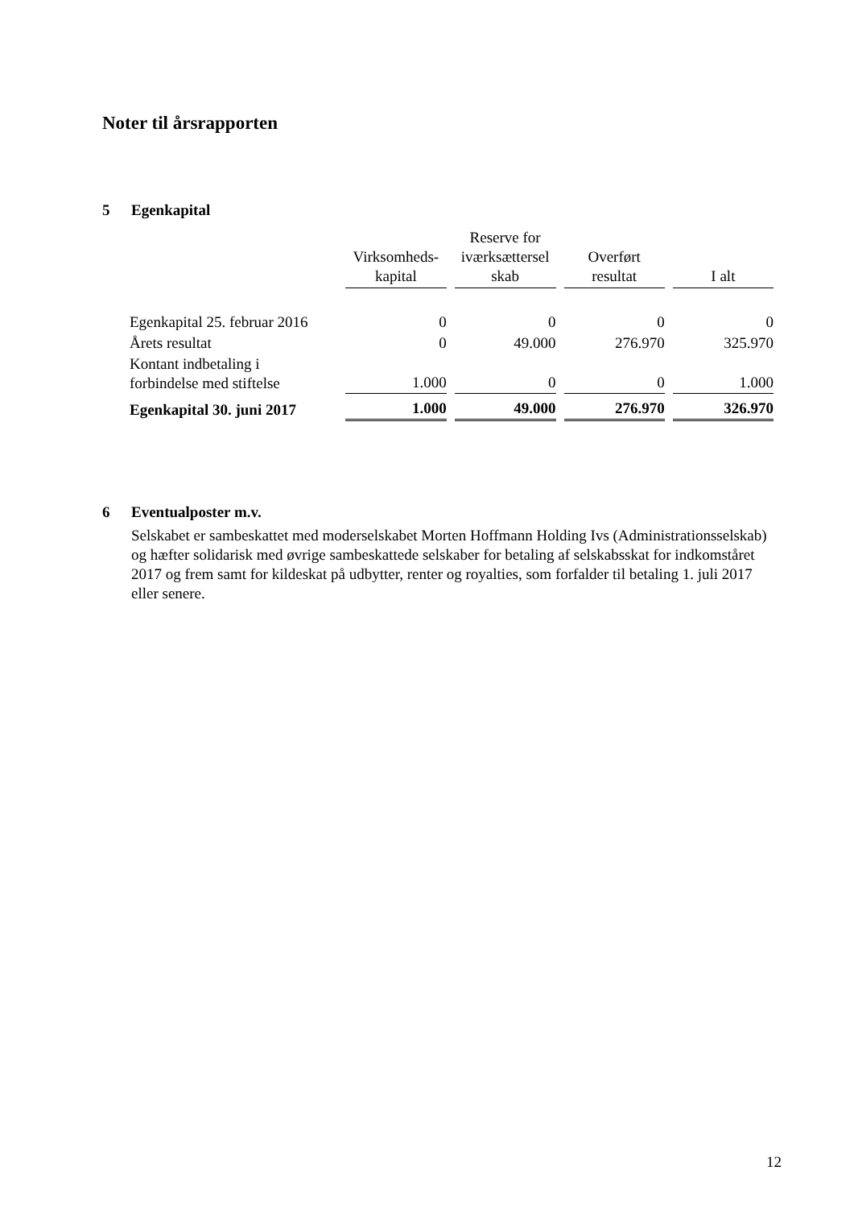Noter til årsrapporten
5 Egenkapital
| | Virksomheds- kapital | Reserve for iværksættersel skab | Overført resultat | I alt |
| --- | --- | --- | --- | --- |
| Egenkapital 25. februar 2016 | 0 | 0 | 0 | 0 |
| Årets resultat | 0 | 49.000 | 276.970 | 325.970 |
| Kontant indbetaling i forbindelse med stiftelse | 1.000 | 0 | 0 | 1.000 |
| Egenkapital 30. juni 2017 | 1.000 | 49.000 | 276.970 | 326.970 |
6 Eventualposter m.v.
Selskabet er sambeskattet med moderselskabet Morten Hoffmann Holding Ivs (Administrationsselskab) og hæfter solidarisk med øvrige sambeskattede selskaber for betaling af selskabsskat for indkomståret 2017 og frem samt for kildeskat på udbytter, renter og royalties, som forfalder til betaling 1. juli 2017 eller senere.
12